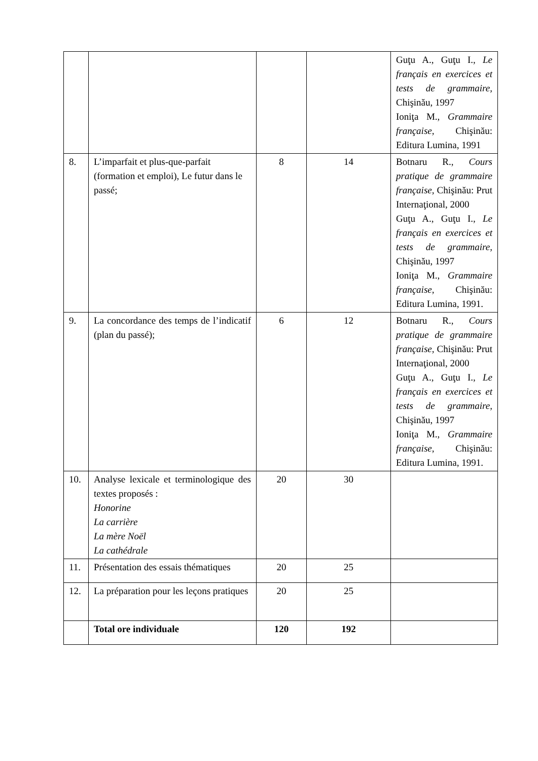| | | | | Guţu A., Guţu I., Le français en exercices et tests de grammaire, Chişinău, 1997 Ioniţa M., Grammaire française, Chişinău: Editura Lumina, 1991 |
| 8. | L’imparfait et plus-que-parfait (formation et emploi), Le futur dans le passé; | 8 | 14 | Botnaru R., Cours pratique de grammaire française, Chişinău: Prut Internaţional, 2000 Guţu A., Guţu I., Le français en exercices et tests de grammaire, Chişinău, 1997 Ioniţa M., Grammaire française, Chişinău: Editura Lumina, 1991. |
| 9. | La concordance des temps de l’indicatif (plan du passé); | 6 | 12 | Botnaru R., Cours pratique de grammaire française, Chişinău: Prut Internaţional, 2000 Guţu A., Guţu I., Le français en exercices et tests de grammaire, Chişinău, 1997 Ioniţa M., Grammaire française, Chişinău: Editura Lumina, 1991. |
| 10. | Analyse lexicale et terminologique des textes proposés : Honorine La carrière La mère Noël La cathédrale | 20 | 30 | |
| 11. | Présentation des essais thématiques | 20 | 25 | |
| 12. | La préparation pour les leçons pratiques | 20 | 25 | |
| | Total ore individuale | 120 | 192 | |